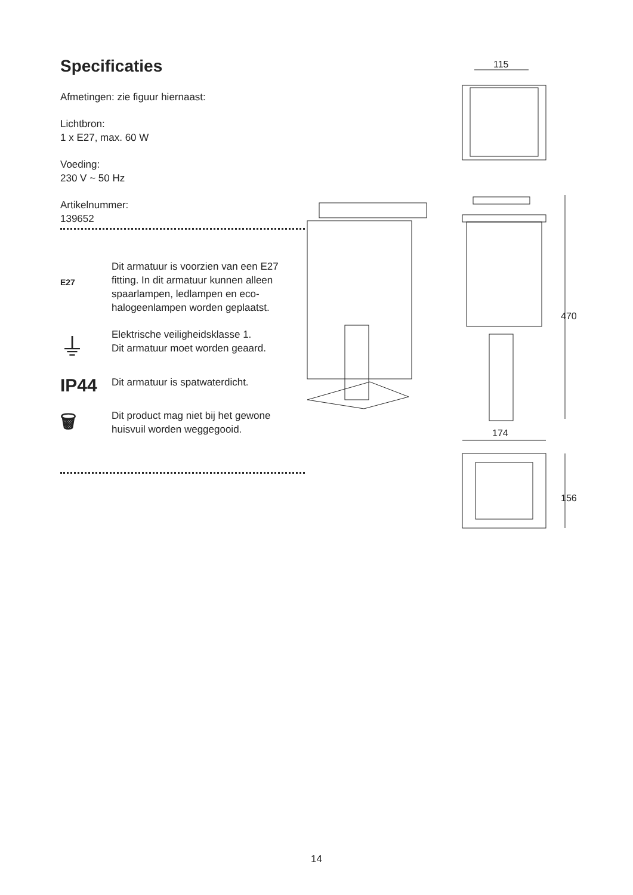Specificaties
Afmetingen: zie figuur hiernaast:
Lichtbron:
1 x E27, max. 60 W
Voeding:
230 V ~ 50 Hz
Artikelnummer:
139652
E27
Dit armatuur is voorzien van een E27 fitting. In dit armatuur kunnen alleen spaarlampen, ledlampen en eco-halogeenlampen worden geplaatst.
⏚
Elektrische veiligheidsklasse 1.
Dit armatuur moet worden geaard.
IP44
Dit armatuur is spatwaterdicht.
🗑
Dit product mag niet bij het gewone huisvuil worden weggegooid.
115
470
174
156
14